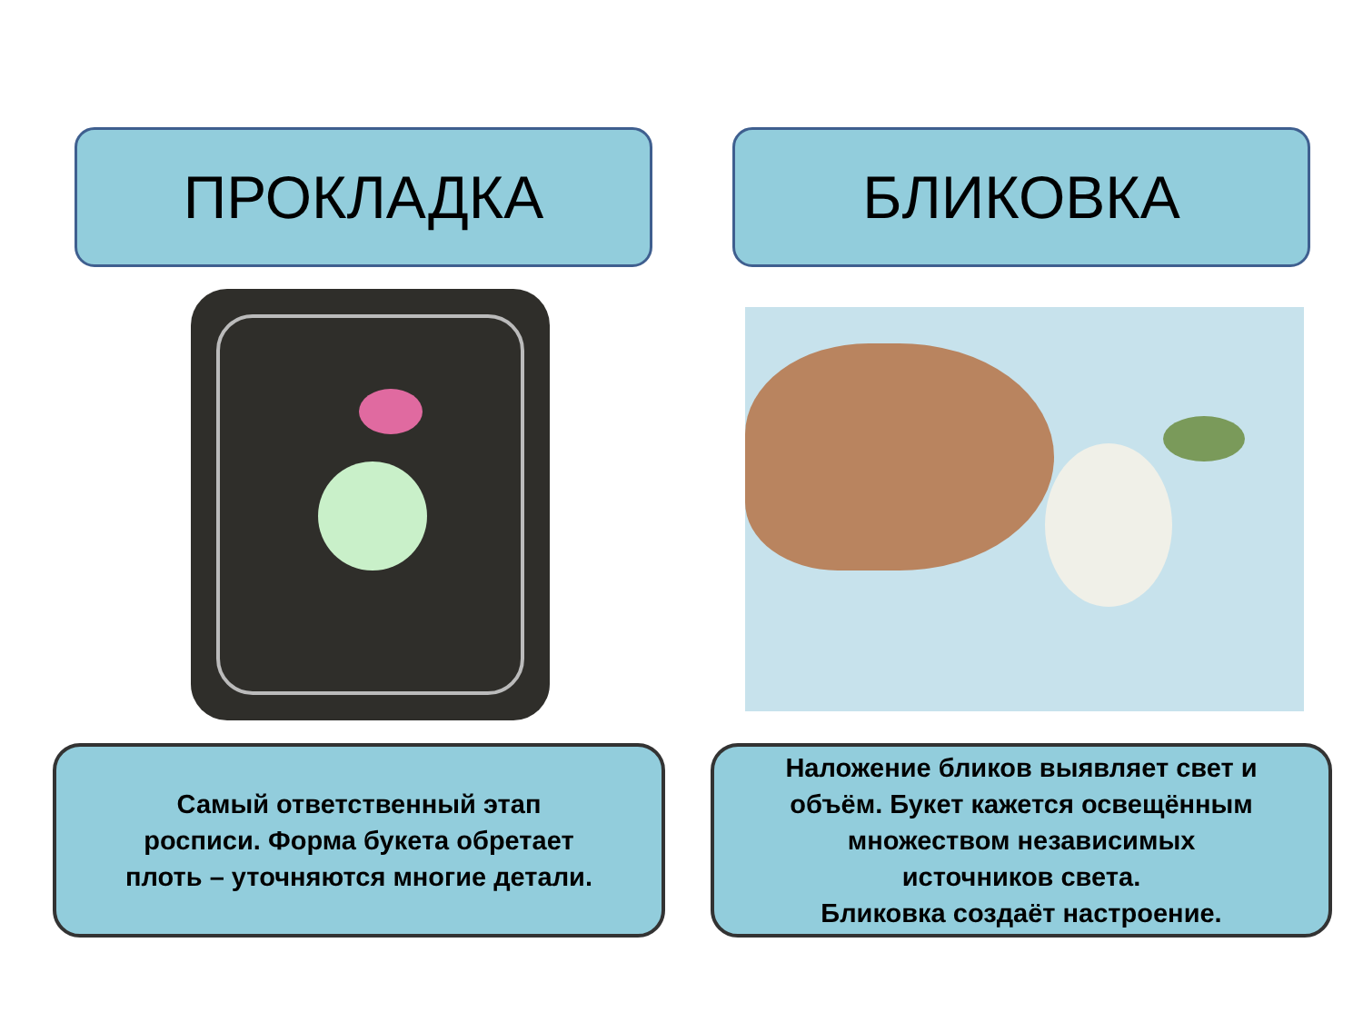ПРОКЛАДКА
Самый ответственный этап
росписи. Форма букета обретает
плоть – уточняются многие детали.
БЛИКОВКА
Наложение бликов выявляет свет и
объём. Букет кажется освещённым
множеством независимых
источников света.
Бликовка создаёт настроение.